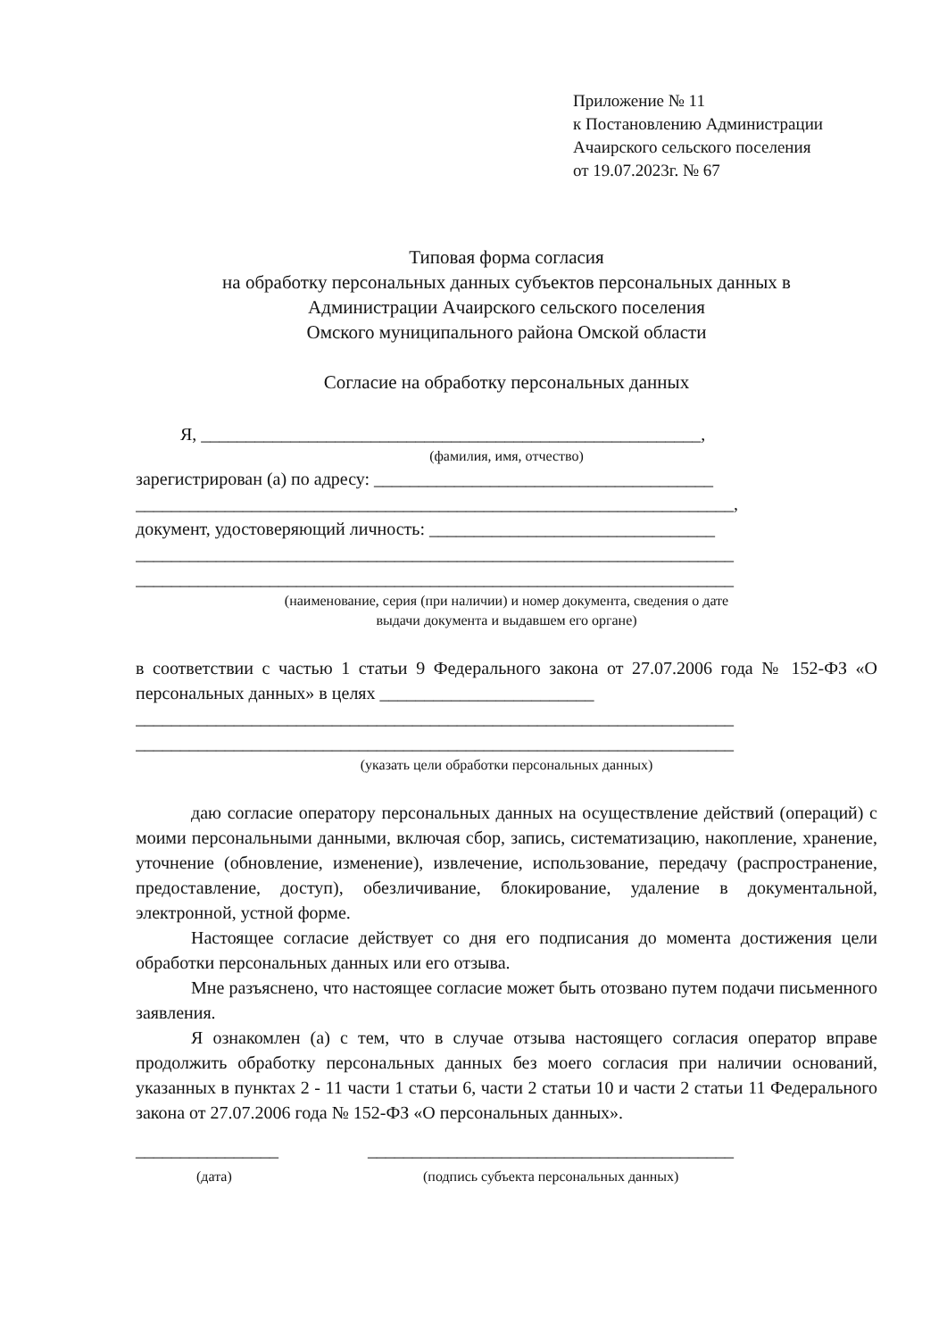Приложение № 11
к Постановлению Администрации
Ачаирского сельского поселения
от 19.07.2023г. № 67
Типовая форма согласия
на обработку персональных данных субъектов персональных данных в
Администрации Ачаирского сельского поселения
Омского муниципального района Омской области
Согласие на обработку персональных данных
Я, ________________________________________________________,
(фамилия, имя, отчество)
зарегистрирован (а) по адресу: ______________________________________
___________________________________________________________________,
документ, удостоверяющий личность: ________________________________
___________________________________________________________________
___________________________________________________________________
(наименование, серия (при наличии) и номер документа, сведения о дате
выдачи документа и выдавшем его органе)
в соответствии с частью 1 статьи 9 Федерального закона от 27.07.2006 года № 152-ФЗ «О персональных данных» в целях ________________________
___________________________________________________________________
___________________________________________________________________
(указать цели обработки персональных данных)
даю согласие оператору персональных данных на осуществление действий (операций) с моими персональными данными, включая сбор, запись, систематизацию, накопление, хранение, уточнение (обновление, изменение), извлечение, использование, передачу (распространение, предоставление, доступ), обезличивание, блокирование, удаление в документальной, электронной, устной форме.
Настоящее согласие действует со дня его подписания до момента достижения цели обработки персональных данных или его отзыва.
Мне разъяснено, что настоящее согласие может быть отозвано путем подачи письменного заявления.
Я ознакомлен (а) с тем, что в случае отзыва настоящего согласия оператор вправе продолжить обработку персональных данных без моего согласия при наличии оснований, указанных в пунктах 2 - 11 части 1 статьи 6, части 2 статьи 10 и части 2 статьи 11 Федерального закона от 27.07.2006 года № 152-ФЗ «О персональных данных».
________________
(дата)
_________________________________________
(подпись субъекта персональных данных)